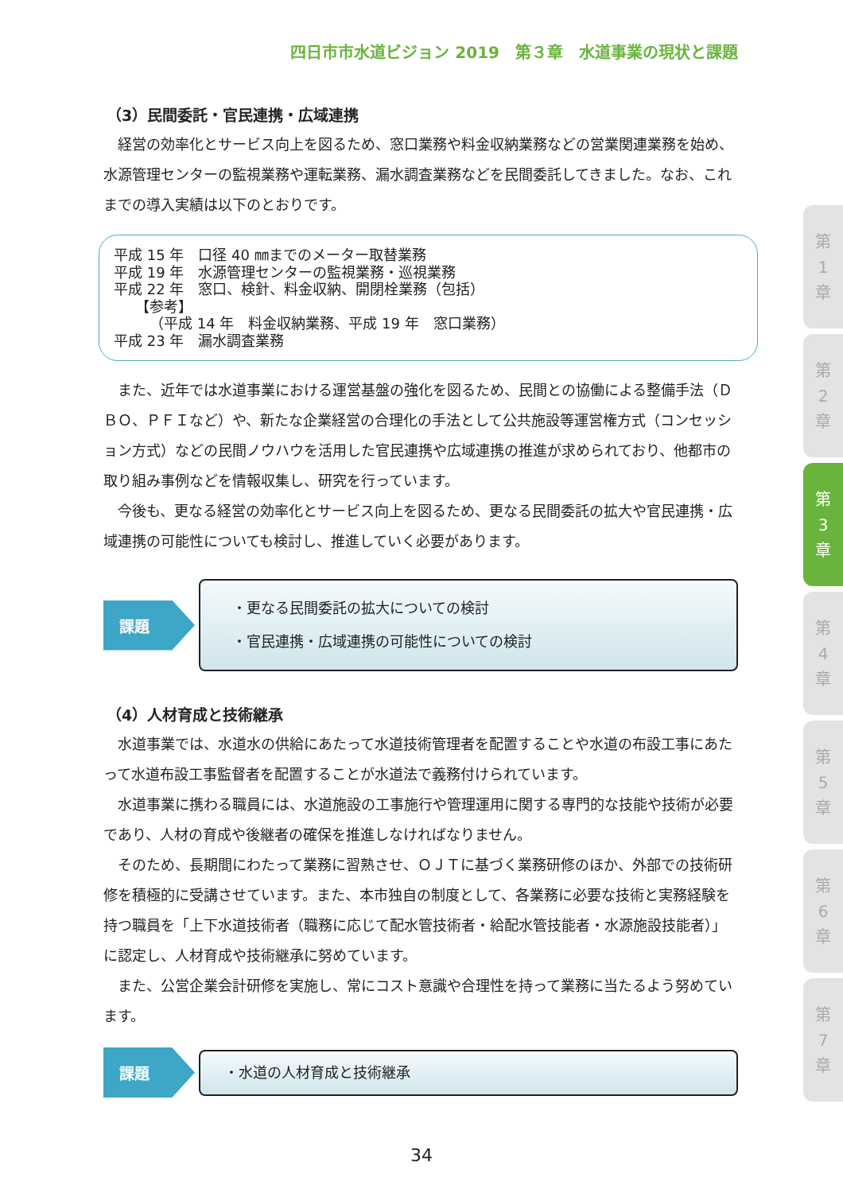四日市市水道ビジョン 2019　第３章　水道事業の現状と課題
（3）民間委託・官民連携・広域連携
経営の効率化とサービス向上を図るため、窓口業務や料金収納業務などの営業関連業務を始め、水源管理センターの監視業務や運転業務、漏水調査業務などを民間委託してきました。なお、これまでの導入実績は以下のとおりです。
平成 15 年　口径 40 ㎜までのメーター取替業務
平成 19 年　水源管理センターの監視業務・巡視業務
平成 22 年　窓口、検針、料金収納、開閉栓業務（包括）
　　【参考】
　　　（平成 14 年　料金収納業務、平成 19 年　窓口業務）
平成 23 年　漏水調査業務
また、近年では水道事業における運営基盤の強化を図るため、民間との協働による整備手法（ＤＢＯ、ＰＦＩなど）や、新たな企業経営の合理化の手法として公共施設等運営権方式（コンセッション方式）などの民間ノウハウを活用した官民連携や広域連携の推進が求められており、他都市の取り組み事例などを情報収集し、研究を行っています。
今後も、更なる経営の効率化とサービス向上を図るため、更なる民間委託の拡大や官民連携・広域連携の可能性についても検討し、推進していく必要があります。
課題
・更なる民間委託の拡大についての検討
・官民連携・広域連携の可能性についての検討
（4）人材育成と技術継承
水道事業では、水道水の供給にあたって水道技術管理者を配置することや水道の布設工事にあたって水道布設工事監督者を配置することが水道法で義務付けられています。
水道事業に携わる職員には、水道施設の工事施行や管理運用に関する専門的な技能や技術が必要であり、人材の育成や後継者の確保を推進しなければなりません。
そのため、長期間にわたって業務に習熟させ、ＯＪＴに基づく業務研修のほか、外部での技術研修を積極的に受講させています。また、本市独自の制度として、各業務に必要な技術と実務経験を持つ職員を「上下水道技術者（職務に応じて配水管技術者・給配水管技能者・水源施設技能者）」に認定し、人材育成や技術継承に努めています。
また、公営企業会計研修を実施し、常にコスト意識や合理性を持って業務に当たるよう努めています。
課題
・水道の人材育成と技術継承
第
1
章
第
2
章
第
3
章
第
4
章
第
5
章
第
6
章
第
7
章
34